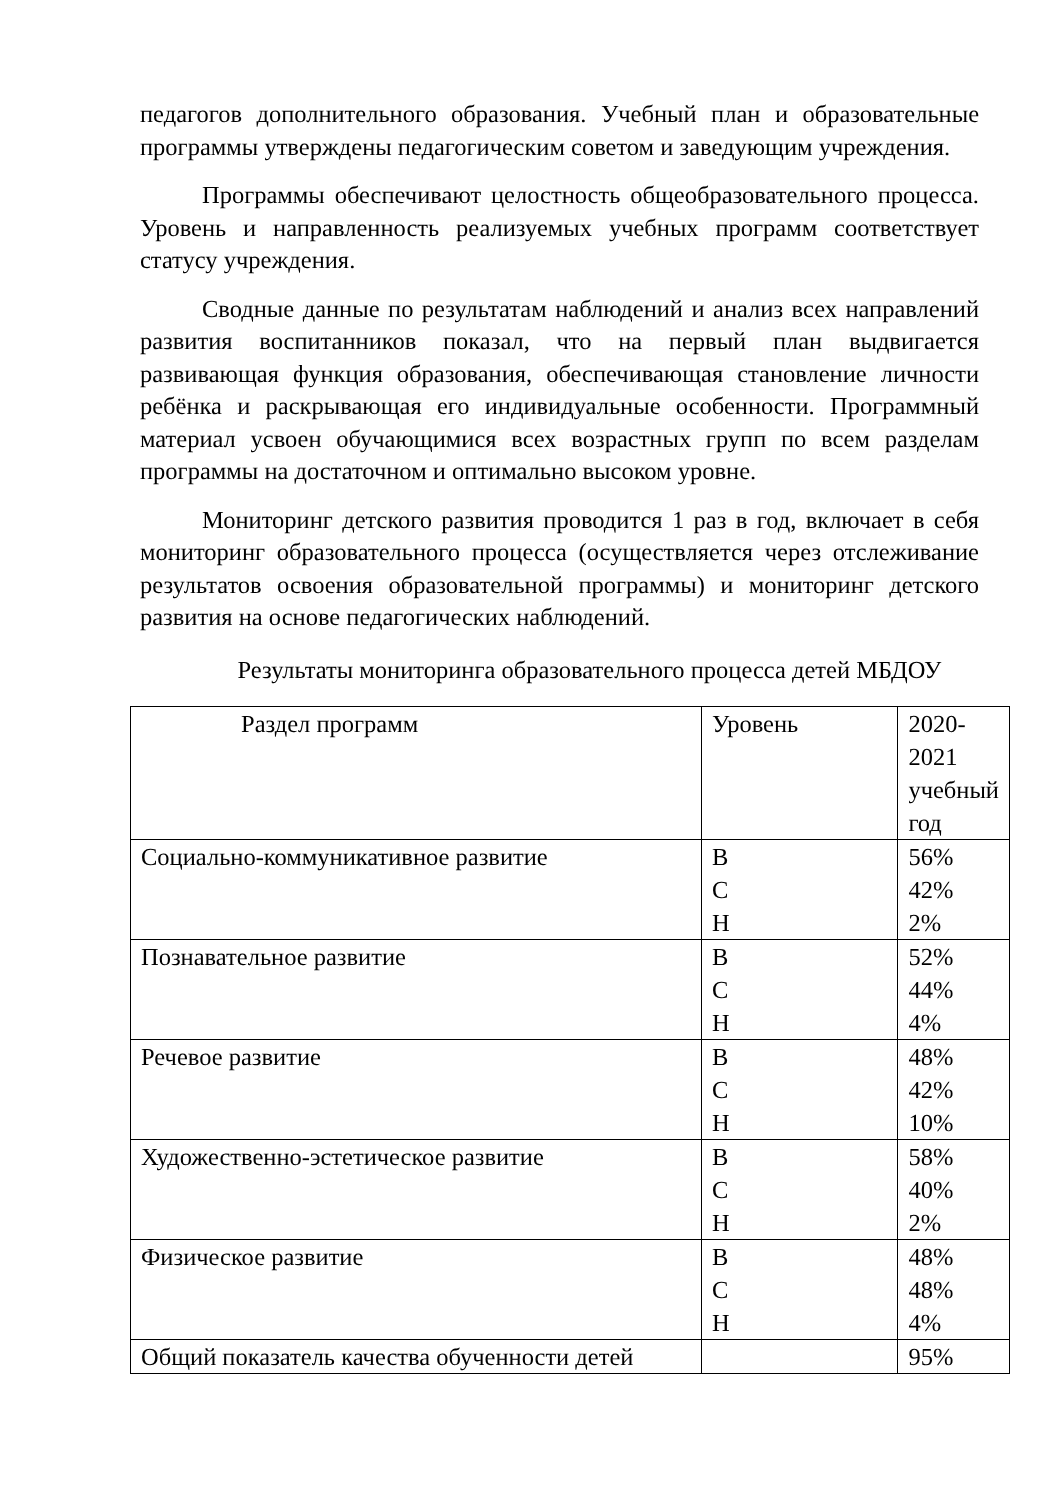педагогов дополнительного образования. Учебный план и образовательные программы утверждены педагогическим советом и заведующим учреждения.
Программы обеспечивают целостность общеобразовательного процесса. Уровень и направленность реализуемых учебных программ соответствует статусу учреждения.
Сводные данные по результатам наблюдений и анализ всех направлений развития воспитанников показал, что на первый план выдвигается развивающая функция образования, обеспечивающая становление личности ребёнка и раскрывающая его индивидуальные особенности. Программный материал усвоен обучающимися всех возрастных групп по всем разделам программы на достаточном и оптимально высоком уровне.
Мониторинг детского развития проводится 1 раз в год, включает в себя мониторинг образовательного процесса (осуществляется через отслеживание результатов освоения образовательной программы) и мониторинг детского развития на основе педагогических наблюдений.
Результаты мониторинга образовательного процесса детей МБДОУ
| Раздел программ | Уровень | 2020-2021 учебный год |
| Социально-коммуникативное развитие | В С Н | 56% 42% 2% |
| Познавательное развитие | В С Н | 52% 44% 4% |
| Речевое развитие | В С Н | 48% 42% 10% |
| Художественно-эстетическое развитие | В С Н | 58% 40% 2% |
| Физическое развитие | В С Н | 48% 48% 4% |
| Общий показатель качества обученности детей | | 95% |